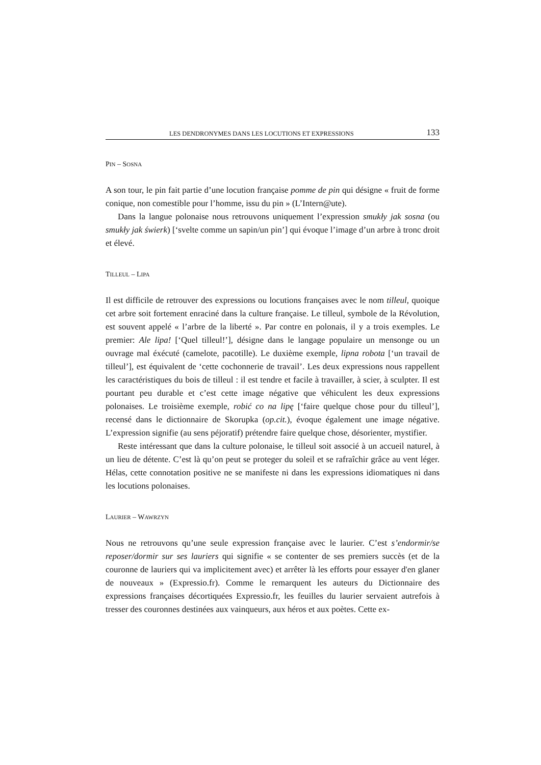LES DENDRONYMES DANS LES LOCUTIONS ET EXPRESSIONS 133
PIN – SOSNA
A son tour, le pin fait partie d’une locution française pomme de pin qui désigne « fruit de forme conique, non comestible pour l’homme, issu du pin » (L’Intern@ute).
Dans la langue polonaise nous retrouvons uniquement l’expression smukły jak sosna (ou smukły jak świerk) [‘svelte comme un sapin/un pin’] qui évoque l’image d’un arbre à tronc droit et élevé.
TILLEUL – LIPA
Il est difficile de retrouver des expressions ou locutions françaises avec le nom tilleul, quoique cet arbre soit fortement enraciné dans la culture française. Le tilleul, symbole de la Révolution, est souvent appelé « l’arbre de la liberté ». Par contre en polonais, il y a trois exemples. Le premier: Ale lipa! [‘Quel tilleul!’], désigne dans le langage populaire un mensonge ou un ouvrage mal éxécuté (camelote, pacotille). Le duxième exemple, lipna robota [‘un travail de tilleul’], est équivalent de ‘cette cochonnerie de travail’. Les deux expressions nous rappellent les caractéristiques du bois de tilleul : il est tendre et facile à travailler, à scier, à sculpter. Il est pourtant peu durable et c’est cette image négative que véhiculent les deux expressions polonaises. Le troisième exemple, robić co na lipę [‘faire quelque chose pour du tilleul’], recensé dans le dictionnaire de Skorupka (op.cit.), évoque également une image négative. L’expression signifie (au sens péjoratif) prétendre faire quelque chose, désorienter, mystifier.
Reste intéressant que dans la culture polonaise, le tilleul soit associé à un accueil naturel, à un lieu de détente. C’est là qu’on peut se proteger du soleil et se rafraîchir grâce au vent léger. Hélas, cette connotation positive ne se manifeste ni dans les expressions idiomatiques ni dans les locutions polonaises.
LAURIER – WAWRZYN
Nous ne retrouvons qu’une seule expression française avec le laurier. C’est s’endormir/se reposer/dormir sur ses lauriers qui signifie « se contenter de ses premiers succès (et de la couronne de lauriers qui va implicitement avec) et arrêter là les efforts pour essayer d'en glaner de nouveaux » (Expressio.fr). Comme le remarquent les auteurs du Dictionnaire des expressions françaises décortiquées Expressio.fr, les feuilles du laurier servaient autrefois à tresser des couronnes destinées aux vainqueurs, aux héros et aux poètes. Cette ex-